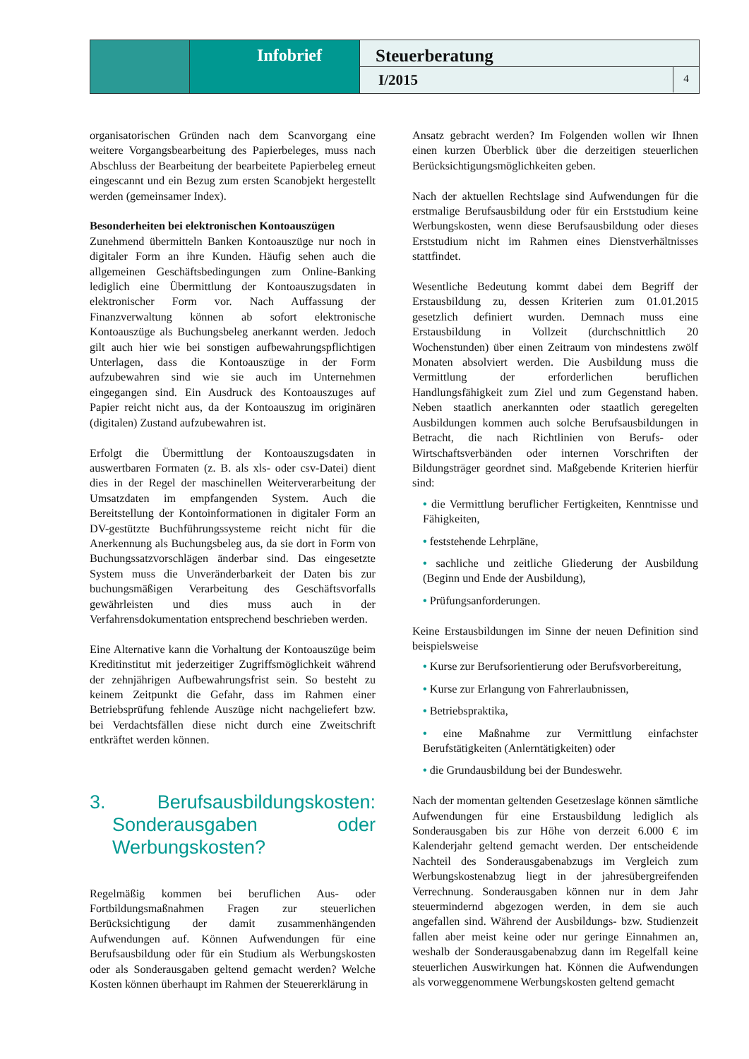Infobrief
Steuerberatung
I/2015
4
organisatorischen Gründen nach dem Scanvorgang eine weitere Vorgangsbearbeitung des Papierbeleges, muss nach Abschluss der Bearbeitung der bearbeitete Papierbeleg erneut eingescannt und ein Bezug zum ersten Scanobjekt hergestellt werden (gemeinsamer Index).
Besonderheiten bei elektronischen Kontoauszügen
Zunehmend übermitteln Banken Kontoauszüge nur noch in digitaler Form an ihre Kunden. Häufig sehen auch die allgemeinen Geschäftsbedingungen zum Online-Banking lediglich eine Übermittlung der Kontoauszugsdaten in elektronischer Form vor. Nach Auffassung der Finanzverwaltung können ab sofort elektronische Kontoauszüge als Buchungsbeleg anerkannt werden. Jedoch gilt auch hier wie bei sonstigen aufbewahrungspflichtigen Unterlagen, dass die Kontoauszüge in der Form aufzubewahren sind wie sie auch im Unternehmen eingegangen sind. Ein Ausdruck des Kontoauszuges auf Papier reicht nicht aus, da der Kontoauszug im originären (digitalen) Zustand aufzubewahren ist.
Erfolgt die Übermittlung der Kontoauszugsdaten in auswertbaren Formaten (z. B. als xls- oder csv-Datei) dient dies in der Regel der maschinellen Weiterverarbeitung der Umsatzdaten im empfangenden System. Auch die Bereitstellung der Kontoinformationen in digitaler Form an DV-gestützte Buchführungssysteme reicht nicht für die Anerkennung als Buchungsbeleg aus, da sie dort in Form von Buchungssatzvorschlägen änderbar sind. Das eingesetzte System muss die Unveränderbarkeit der Daten bis zur buchungsmäßigen Verarbeitung des Geschäftsvorfalls gewährleisten und dies muss auch in der Verfahrensdokumentation entsprechend beschrieben werden.
Eine Alternative kann die Vorhaltung der Kontoauszüge beim Kreditinstitut mit jederzeitiger Zugriffsmöglichkeit während der zehnjährigen Aufbewahrungsfrist sein. So besteht zu keinem Zeitpunkt die Gefahr, dass im Rahmen einer Betriebsprüfung fehlende Auszüge nicht nachgeliefert bzw. bei Verdachtsfällen diese nicht durch eine Zweitschrift entkräftet werden können.
3. Berufsausbildungskosten: Sonderausgaben oder Werbungskosten?
Regelmäßig kommen bei beruflichen Aus- oder Fortbildungsmaßnahmen Fragen zur steuerlichen Berücksichtigung der damit zusammenhängenden Aufwendungen auf. Können Aufwendungen für eine Berufsausbildung oder für ein Studium als Werbungskosten oder als Sonderausgaben geltend gemacht werden? Welche Kosten können überhaupt im Rahmen der Steuererklärung in
Ansatz gebracht werden? Im Folgenden wollen wir Ihnen einen kurzen Überblick über die derzeitigen steuerlichen Berücksichtigungsmöglichkeiten geben.
Nach der aktuellen Rechtslage sind Aufwendungen für die erstmalige Berufsausbildung oder für ein Erststudium keine Werbungskosten, wenn diese Berufsausbildung oder dieses Erststudium nicht im Rahmen eines Dienstverhältnisses stattfindet.
Wesentliche Bedeutung kommt dabei dem Begriff der Erstausbildung zu, dessen Kriterien zum 01.01.2015 gesetzlich definiert wurden. Demnach muss eine Erstausbildung in Vollzeit (durchschnittlich 20 Wochenstunden) über einen Zeitraum von mindestens zwölf Monaten absolviert werden. Die Ausbildung muss die Vermittlung der erforderlichen beruflichen Handlungsfähigkeit zum Ziel und zum Gegenstand haben. Neben staatlich anerkannten oder staatlich geregelten Ausbildungen kommen auch solche Berufsausbildungen in Betracht, die nach Richtlinien von Berufs- oder Wirtschaftsverbänden oder internen Vorschriften der Bildungsträger geordnet sind. Maßgebende Kriterien hierfür sind:
• die Vermittlung beruflicher Fertigkeiten, Kenntnisse und Fähigkeiten,
• feststehende Lehrpläne,
• sachliche und zeitliche Gliederung der Ausbildung (Beginn und Ende der Ausbildung),
• Prüfungsanforderungen.
Keine Erstausbildungen im Sinne der neuen Definition sind beispielsweise
• Kurse zur Berufsorientierung oder Berufsvorbereitung,
• Kurse zur Erlangung von Fahrerlaubnissen,
• Betriebspraktika,
• eine Maßnahme zur Vermittlung einfachster Berufstätigkeiten (Anlerntätigkeiten) oder
• die Grundausbildung bei der Bundeswehr.
Nach der momentan geltenden Gesetzeslage können sämtliche Aufwendungen für eine Erstausbildung lediglich als Sonderausgaben bis zur Höhe von derzeit 6.000 € im Kalenderjahr geltend gemacht werden. Der entscheidende Nachteil des Sonderausgabenabzugs im Vergleich zum Werbungskostenabzug liegt in der jahresübergreifenden Verrechnung. Sonderausgaben können nur in dem Jahr steuermindernd abgezogen werden, in dem sie auch angefallen sind. Während der Ausbildungs- bzw. Studienzeit fallen aber meist keine oder nur geringe Einnahmen an, weshalb der Sonderausgabenabzug dann im Regelfall keine steuerlichen Auswirkungen hat. Können die Aufwendungen als vorweggenommene Werbungskosten geltend gemacht